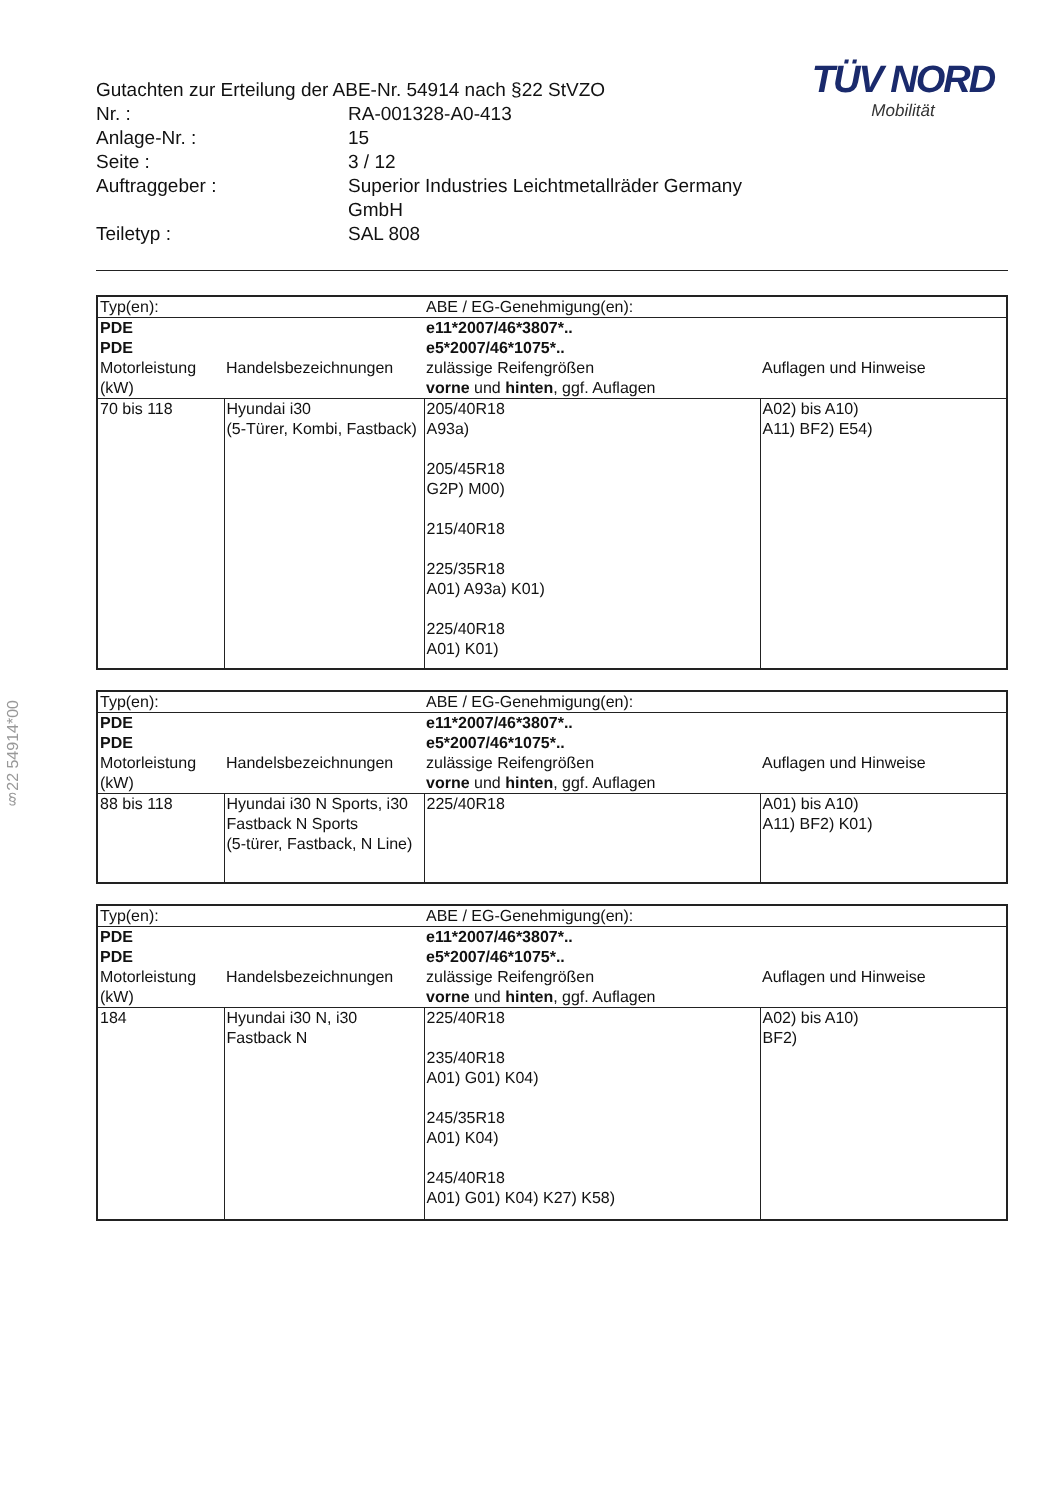§22 54914*00
TÜV NORD
Mobilität
Gutachten zur Erteilung der ABE-Nr. 54914 nach §22 StVZO
Nr. : RA-001328-A0-413
Anlage-Nr. : 15
Seite : 3 / 12
Auftraggeber : Superior Industries Leichtmetallräder Germany GmbH
Teiletyp : SAL 808
| Typ(en): | | ABE / EG-Genehmigung(en): | |
| PDE PDE | | e11*2007/46*3807*.. e5*2007/46*1075*.. | |
| Motorleistung (kW) | Handelsbezeichnungen | zulässige Reifengrößen vorne und hinten , ggf. Auflagen | Auflagen und Hinweise |
| 70 bis 118 | Hyundai i30 (5-Türer, Kombi, Fastback) | 205/40R18 A93a) 205/45R18 G2P) M00) 215/40R18 225/35R18 A01) A93a) K01) 225/40R18 A01) K01) | A02) bis A10) A11) BF2) E54) |
| Typ(en): | | ABE / EG-Genehmigung(en): | |
| PDE PDE | | e11*2007/46*3807*.. e5*2007/46*1075*.. | |
| Motorleistung (kW) | Handelsbezeichnungen | zulässige Reifengrößen vorne und hinten , ggf. Auflagen | Auflagen und Hinweise |
| 88 bis 118 | Hyundai i30 N Sports, i30 Fastback N Sports (5-türer, Fastback, N Line) | 225/40R18 | A01) bis A10) A11) BF2) K01) |
| Typ(en): | | ABE / EG-Genehmigung(en): | |
| PDE PDE | | e11*2007/46*3807*.. e5*2007/46*1075*.. | |
| Motorleistung (kW) | Handelsbezeichnungen | zulässige Reifengrößen vorne und hinten , ggf. Auflagen | Auflagen und Hinweise |
| 184 | Hyundai i30 N, i30 Fastback N | 225/40R18 235/40R18 A01) G01) K04) 245/35R18 A01) K04) 245/40R18 A01) G01) K04) K27) K58) | A02) bis A10) BF2) |